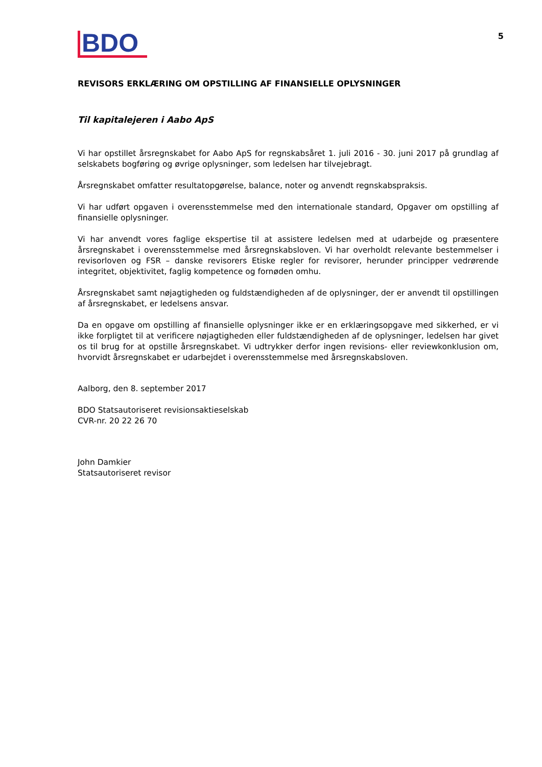BDO
5
REVISORS ERKLÆRING OM OPSTILLING AF FINANSIELLE OPLYSNINGER
Til kapitalejeren i Aabo ApS
Vi har opstillet årsregnskabet for Aabo ApS for regnskabsåret 1. juli 2016 - 30. juni 2017 på grundlag af selskabets bogføring og øvrige oplysninger, som ledelsen har tilvejebragt.
Årsregnskabet omfatter resultatopgørelse, balance, noter og anvendt regnskabspraksis.
Vi har udført opgaven i overensstemmelse med den internationale standard, Opgaver om opstilling af finansielle oplysninger.
Vi har anvendt vores faglige ekspertise til at assistere ledelsen med at udarbejde og præsentere årsregnskabet i overensstemmelse med årsregnskabsloven. Vi har overholdt relevante bestemmelser i revisorloven og FSR – danske revisorers Etiske regler for revisorer, herunder principper vedrørende integritet, objektivitet, faglig kompetence og fornøden omhu.
Årsregnskabet samt nøjagtigheden og fuldstændigheden af de oplysninger, der er anvendt til opstillingen af årsregnskabet, er ledelsens ansvar.
Da en opgave om opstilling af finansielle oplysninger ikke er en erklæringsopgave med sikkerhed, er vi ikke forpligtet til at verificere nøjagtigheden eller fuldstændigheden af de oplysninger, ledelsen har givet os til brug for at opstille årsregnskabet. Vi udtrykker derfor ingen revisions- eller reviewkonklusion om, hvorvidt årsregnskabet er udarbejdet i overensstemmelse med årsregnskabsloven.
Aalborg, den 8. september 2017
BDO Statsautoriseret revisionsaktieselskab
CVR-nr. 20 22 26 70
John Damkier
Statsautoriseret revisor